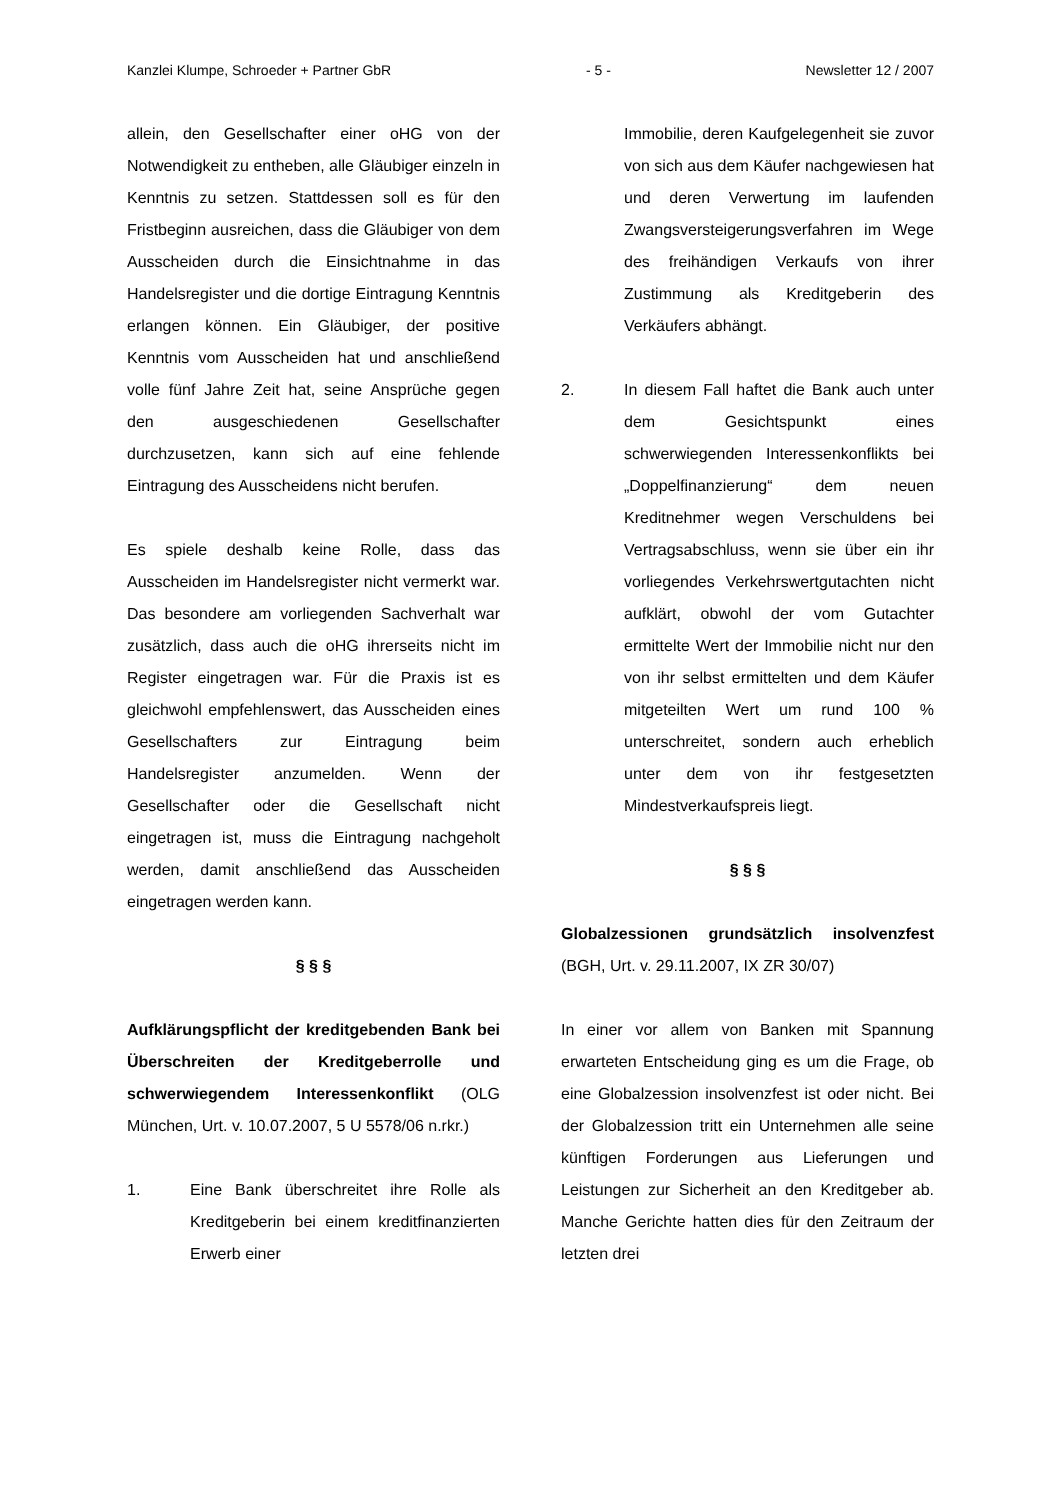Kanzlei Klumpe, Schroeder + Partner GbR - 5 - Newsletter 12 / 2007
allein, den Gesellschafter einer oHG von der Notwendigkeit zu entheben, alle Gläubiger einzeln in Kenntnis zu setzen. Stattdessen soll es für den Fristbeginn ausreichen, dass die Gläubiger von dem Ausscheiden durch die Einsichtnahme in das Handelsregister und die dortige Eintragung Kenntnis erlangen können. Ein Gläubiger, der positive Kenntnis vom Ausscheiden hat und anschließend volle fünf Jahre Zeit hat, seine Ansprüche gegen den ausgeschiedenen Gesellschafter durchzusetzen, kann sich auf eine fehlende Eintragung des Ausscheidens nicht berufen.
Es spiele deshalb keine Rolle, dass das Ausscheiden im Handelsregister nicht vermerkt war. Das besondere am vorliegenden Sachverhalt war zusätzlich, dass auch die oHG ihrerseits nicht im Register eingetragen war. Für die Praxis ist es gleichwohl empfehlenswert, das Ausscheiden eines Gesellschafters zur Eintragung beim Handelsregister anzumelden. Wenn der Gesellschafter oder die Gesellschaft nicht eingetragen ist, muss die Eintragung nachgeholt werden, damit anschließend das Ausscheiden eingetragen werden kann.
§ § §
Aufklärungspflicht der kreditgebenden Bank bei Überschreiten der Kreditgeberrolle und schwerwiegendem Interessenkonflikt (OLG München, Urt. v. 10.07.2007, 5 U 5578/06 n.rkr.)
1. Eine Bank überschreitet ihre Rolle als Kreditgeberin bei einem kreditfinanzierten Erwerb einer
Immobilie, deren Kaufgelegenheit sie zuvor von sich aus dem Käufer nachgewiesen hat und deren Verwertung im laufenden Zwangsversteigerungsverfahren im Wege des freihändigen Verkaufs von ihrer Zustimmung als Kreditgeberin des Verkäufers abhängt.
2. In diesem Fall haftet die Bank auch unter dem Gesichtspunkt eines schwerwiegenden Interessenkonflikts bei „Doppelfinanzierung“ dem neuen Kreditnehmer wegen Verschuldens bei Vertragsabschluss, wenn sie über ein ihr vorliegendes Verkehrswertgutachten nicht aufklärt, obwohl der vom Gutachter ermittelte Wert der Immobilie nicht nur den von ihr selbst ermittelten und dem Käufer mitgeteilten Wert um rund 100 % unterschreitet, sondern auch erheblich unter dem von ihr festgesetzten Mindestverkaufspreis liegt.
§ § §
Globalzessionen grundsätzlich insolvenzfest (BGH, Urt. v. 29.11.2007, IX ZR 30/07)
In einer vor allem von Banken mit Spannung erwarteten Entscheidung ging es um die Frage, ob eine Globalzession insolvenzfest ist oder nicht. Bei der Globalzession tritt ein Unternehmen alle seine künftigen Forderungen aus Lieferungen und Leistungen zur Sicherheit an den Kreditgeber ab. Manche Gerichte hatten dies für den Zeitraum der letzten drei